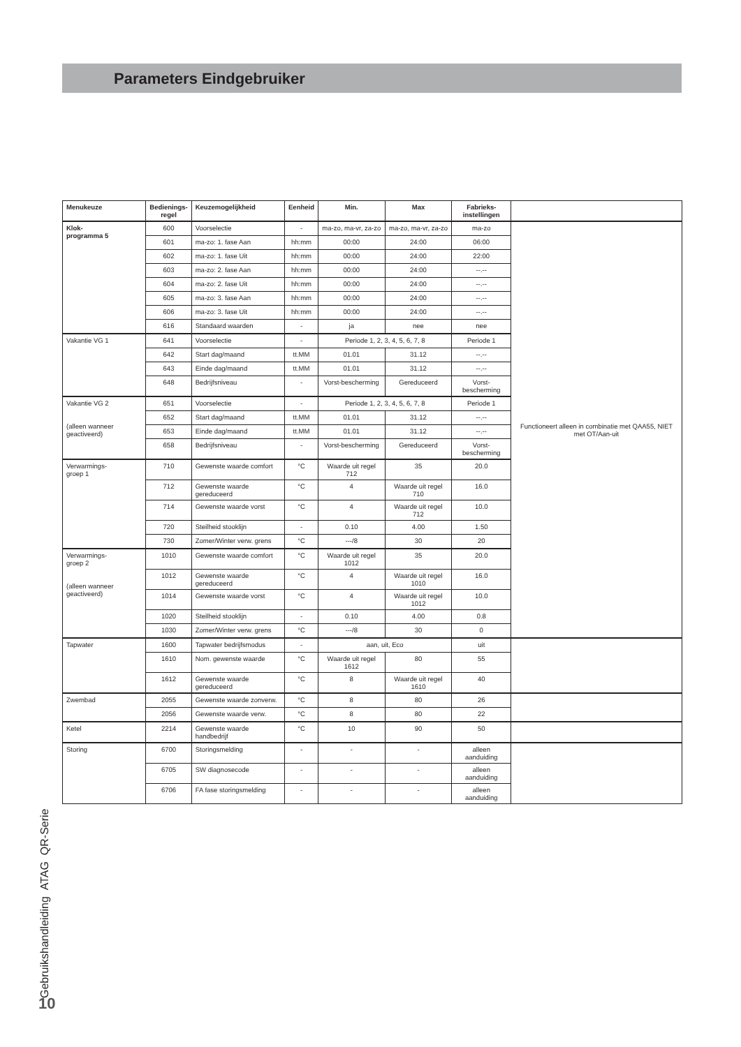Parameters Eindgebruiker
| Menukeuze | Bedienings- regel | Keuzemogelijkheid | Eenheid | Min. | Max | Fabrieks- instellingen | |
| --- | --- | --- | --- | --- | --- | --- | --- |
| Klok- programma 5 | 600 | Voorselectie | - | ma-zo, ma-vr, za-zo | ma-zo, ma-vr, za-zo | ma-zo | Functioneert alleen in combinatie met QAA55, NIET met OT/Aan-uit |
| | 601 | ma-zo: 1. fase Aan | hh:mm | 00:00 | 24:00 | 06:00 | |
| | 602 | ma-zo: 1. fase Uit | hh:mm | 00:00 | 24:00 | 22:00 | |
| | 603 | ma-zo: 2. fase Aan | hh:mm | 00:00 | 24:00 | --.-- | |
| | 604 | ma-zo: 2. fase Uit | hh:mm | 00:00 | 24:00 | --.-- | |
| | 605 | ma-zo: 3. fase Aan | hh:mm | 00:00 | 24:00 | --.-- | |
| | 606 | ma-zo: 3. fase Uit | hh:mm | 00:00 | 24:00 | --.-- | |
| | 616 | Standaard waarden | - | ja | nee | nee | |
| Vakantie VG 1 | 641 | Voorselectie | - | Periode 1, 2, 3, 4, 5, 6, 7, 8 | | Periode 1 | |
| | 642 | Start dag/maand | tt.MM | 01.01 | 31.12 | --.-- | |
| | 643 | Einde dag/maand | tt.MM | 01.01 | 31.12 | --.-- | |
| | 648 | Bedrijfsniveau | - | Vorst-bescherming | Gereduceerd | Vorst-bescherming | |
| Vakantie VG 2 (alleen wanneer geactiveerd) | 651 | Voorselectie | - | Periode 1, 2, 3, 4, 5, 6, 7, 8 | | Periode 1 | |
| | 652 | Start dag/maand | tt.MM | 01.01 | 31.12 | --.-- | |
| | 653 | Einde dag/maand | tt.MM | 01.01 | 31.12 | --.-- | |
| | 658 | Bedrijfsniveau | - | Vorst-bescherming | Gereduceerd | Vorst-bescherming | |
| Verwarmings- groep 1 | 710 | Gewenste waarde comfort | °C | Waarde uit regel 712 | 35 | 20.0 | |
| | 712 | Gewenste waarde gereduceerd | °C | 4 | Waarde uit regel 710 | 16.0 | |
| | 714 | Gewenste waarde vorst | °C | 4 | Waarde uit regel 712 | 10.0 | |
| | 720 | Steilheid stooklijn | - | 0.10 | 4.00 | 1.50 | |
| | 730 | Zomer/Winter verw. grens | °C | ---/8 | 30 | 20 | |
| Verwarmings- groep 2 (alleen wanneer geactiveerd) | 1010 | Gewenste waarde comfort | °C | Waarde uit regel 1012 | 35 | 20.0 | |
| | 1012 | Gewenste waarde gereduceerd | °C | 4 | Waarde uit regel 1010 | 16.0 | |
| | 1014 | Gewenste waarde vorst | °C | 4 | Waarde uit regel 1012 | 10.0 | |
| | 1020 | Steilheid stooklijn | - | 0.10 | 4.00 | 0.8 | |
| | 1030 | Zomer/Winter verw. grens | °C | ---/8 | 30 | 0 | |
| Tapwater | 1600 | Tapwater bedrijfsmodus | - | aan, uit, Eco | | uit | |
| | 1610 | Nom. gewenste waarde | °C | Waarde uit regel 1612 | 80 | 55 | |
| | 1612 | Gewenste waarde gereduceerd | °C | 8 | Waarde uit regel 1610 | 40 | |
| Zwembad | 2055 | Gewenste waarde zonverw. | °C | 8 | 80 | 26 | |
| | 2056 | Gewenste waarde verw. | °C | 8 | 80 | 22 | |
| Ketel | 2214 | Gewenste waarde handbedrijf | °C | 10 | 90 | 50 | |
| Storing | 6700 | Storingsmelding | - | - | - | alleen aanduiding | |
| | 6705 | SW diagnosecode | - | - | - | alleen aanduiding | |
| | 6706 | FA fase storingsmelding | - | - | - | alleen aanduiding | |
Gebruikshandleiding ATAG QR-Serie 10